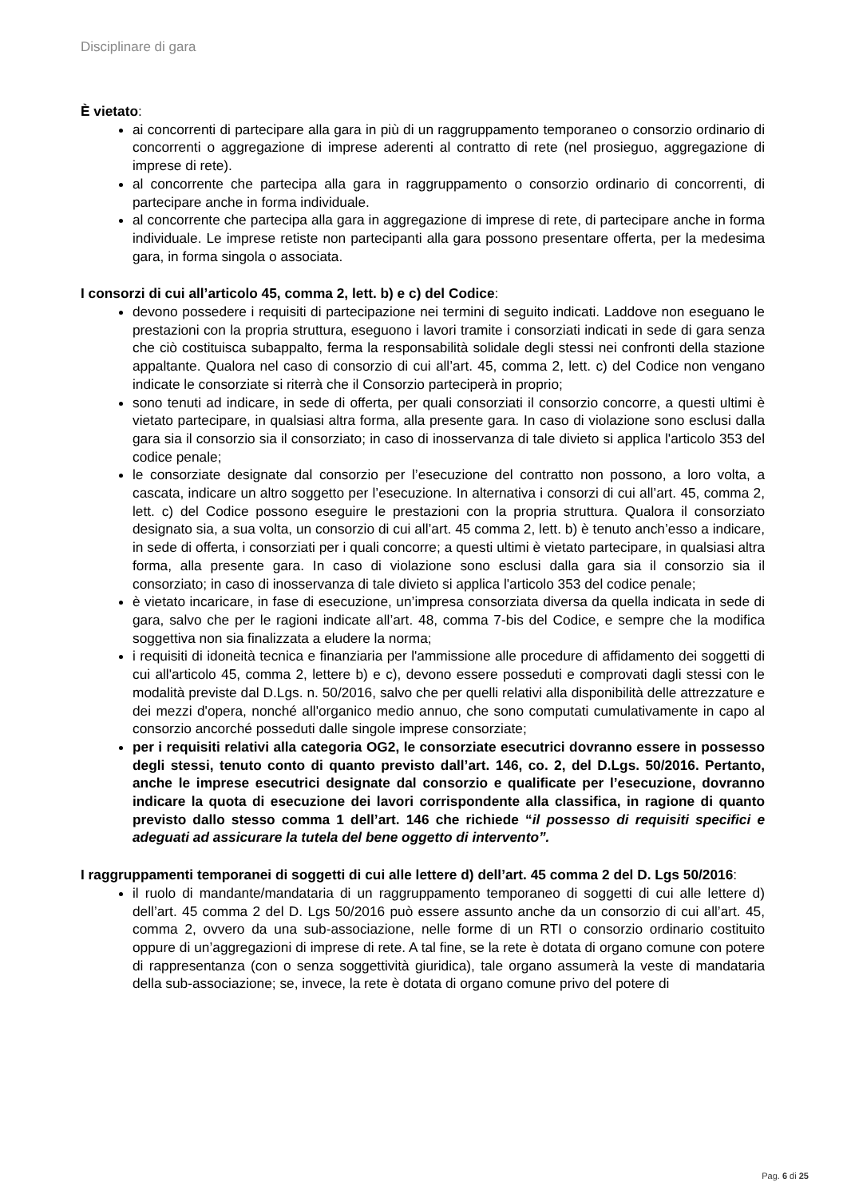Disciplinare di gara
È vietato:
ai concorrenti di partecipare alla gara in più di un raggruppamento temporaneo o consorzio ordinario di concorrenti o aggregazione di imprese aderenti al contratto di rete (nel prosieguo, aggregazione di imprese di rete).
al concorrente che partecipa alla gara in raggruppamento o consorzio ordinario di concorrenti, di partecipare anche in forma individuale.
al concorrente che partecipa alla gara in aggregazione di imprese di rete, di partecipare anche in forma individuale. Le imprese retiste non partecipanti alla gara possono presentare offerta, per la medesima gara, in forma singola o associata.
I consorzi di cui all’articolo 45, comma 2, lett. b) e c) del Codice:
devono possedere i requisiti di partecipazione nei termini di seguito indicati. Laddove non eseguano le prestazioni con la propria struttura, eseguono i lavori tramite i consorziati indicati in sede di gara senza che ciò costituisca subappalto, ferma la responsabilità solidale degli stessi nei confronti della stazione appaltante. Qualora nel caso di consorzio di cui all’art. 45, comma 2, lett. c) del Codice non vengano indicate le consorziate si riterrà che il Consorzio parteciperà in proprio;
sono tenuti ad indicare, in sede di offerta, per quali consorziati il consorzio concorre, a questi ultimi è vietato partecipare, in qualsiasi altra forma, alla presente gara. In caso di violazione sono esclusi dalla gara sia il consorzio sia il consorziato; in caso di inosservanza di tale divieto si applica l'articolo 353 del codice penale;
le consorziate designate dal consorzio per l’esecuzione del contratto non possono, a loro volta, a cascata, indicare un altro soggetto per l’esecuzione. In alternativa i consorzi di cui all’art. 45, comma 2, lett. c) del Codice possono eseguire le prestazioni con la propria struttura. Qualora il consorziato designato sia, a sua volta, un consorzio di cui all’art. 45 comma 2, lett. b) è tenuto anch’esso a indicare, in sede di offerta, i consorziati per i quali concorre; a questi ultimi è vietato partecipare, in qualsiasi altra forma, alla presente gara. In caso di violazione sono esclusi dalla gara sia il consorzio sia il consorziato; in caso di inosservanza di tale divieto si applica l'articolo 353 del codice penale;
è vietato incaricare, in fase di esecuzione, un’impresa consorziata diversa da quella indicata in sede di gara, salvo che per le ragioni indicate all’art. 48, comma 7-bis del Codice, e sempre che la modifica soggettiva non sia finalizzata a eludere la norma;
i requisiti di idoneità tecnica e finanziaria per l'ammissione alle procedure di affidamento dei soggetti di cui all'articolo 45, comma 2, lettere b) e c), devono essere posseduti e comprovati dagli stessi con le modalità previste dal D.Lgs. n. 50/2016, salvo che per quelli relativi alla disponibilità delle attrezzature e dei mezzi d'opera, nonché all'organico medio annuo, che sono computati cumulativamente in capo al consorzio ancorché posseduti dalle singole imprese consorziate;
per i requisiti relativi alla categoria OG2, le consorziate esecutrici dovranno essere in possesso degli stessi, tenuto conto di quanto previsto dall’art. 146, co. 2, del D.Lgs. 50/2016. Pertanto, anche le imprese esecutrici designate dal consorzio e qualificate per l’esecuzione, dovranno indicare la quota di esecuzione dei lavori corrispondente alla classifica, in ragione di quanto previsto dallo stesso comma 1 dell’art. 146 che richiede “il possesso di requisiti specifici e adeguati ad assicurare la tutela del bene oggetto di intervento”.
I raggruppamenti temporanei di soggetti di cui alle lettere d) dell’art. 45 comma 2 del D. Lgs 50/2016:
il ruolo di mandante/mandataria di un raggruppamento temporaneo di soggetti di cui alle lettere d) dell’art. 45 comma 2 del D. Lgs 50/2016 può essere assunto anche da un consorzio di cui all’art. 45, comma 2, ovvero da una sub-associazione, nelle forme di un RTI o consorzio ordinario costituito oppure di un’aggregazioni di imprese di rete. A tal fine, se la rete è dotata di organo comune con potere di rappresentanza (con o senza soggettività giuridica), tale organo assumerà la veste di mandataria della sub-associazione; se, invece, la rete è dotata di organo comune privo del potere di
Pag. 6 di 25